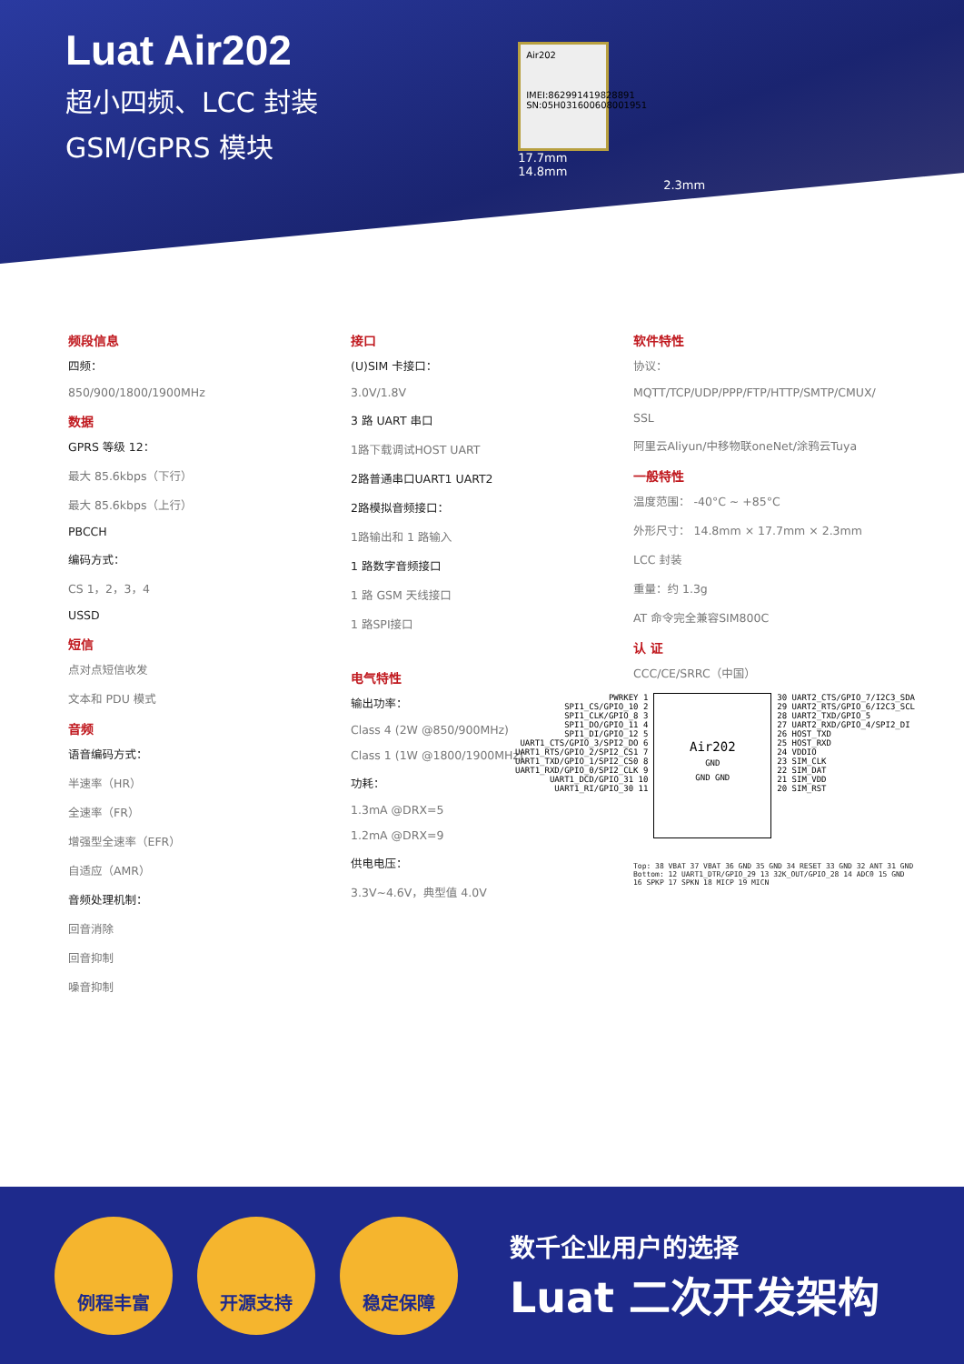Luat Air202
超小四频、LCC 封装
GSM/GPRS 模块
Air202
IMEI:862991419828891
SN:05H031600608001951
17.7mm
14.8mm
2.3mm
频段信息
四频：
850/900/1800/1900MHz
数据
GPRS 等级 12：
最大 85.6kbps（下行）
最大 85.6kbps（上行）
PBCCH
编码方式：
CS 1，2，3，4
USSD
短信
点对点短信收发
文本和 PDU 模式
音频
语音编码方式：
半速率（HR）
全速率（FR）
增强型全速率（EFR）
自适应（AMR）
音频处理机制：
回音消除
回音抑制
噪音抑制
接口
(U)SIM 卡接口：
3.0V/1.8V
3 路 UART 串口
1路下载调试HOST UART
2路普通串口UART1 UART2
2路模拟音频接口：
1路输出和 1 路输入
1 路数字音频接口
1 路 GSM 天线接口
1 路SPI接口
电气特性
输出功率：
Class 4 (2W @850/900MHz)
Class 1 (1W @1800/1900MHz)
功耗：
1.3mA @DRX=5
1.2mA @DRX=9
供电电压：
3.3V~4.6V，典型值 4.0V
软件特性
协议：
MQTT/TCP/UDP/PPP/FTP/HTTP/SMTP/CMUX/
SSL
阿里云Aliyun/中移物联oneNet/涂鸦云Tuya
一般特性
温度范围： -40°C ~ +85°C
外形尺寸： 14.8mm × 17.7mm × 2.3mm
LCC 封装
重量：约 1.3g
AT 命令完全兼容SIM800C
认 证
CCC/CE/SRRC（中国）
PWRKEY 1
SPI1_CS/GPIO_10 2
SPI1_CLK/GPIO_8 3
SPI1_DO/GPIO_11 4
SPI1_DI/GPIO_12 5
UART1_CTS/GPIO_3/SPI2_DO 6
UART1_RTS/GPIO_2/SPI2_CS1 7
UART1_TXD/GPIO_1/SPI2_CS0 8
UART1_RXD/GPIO_0/SPI2_CLK 9
UART1_DCD/GPIO_31 10
UART1_RI/GPIO_30 11
Air202
GND
GND GND
30 UART2_CTS/GPIO_7/I2C3_SDA
29 UART2_RTS/GPIO_6/I2C3_SCL
28 UART2_TXD/GPIO_5
27 UART2_RXD/GPIO_4/SPI2_DI
26 HOST_TXD
25 HOST_RXD
24 VDDIO
23 SIM_CLK
22 SIM_DAT
21 SIM_VDD
20 SIM_RST
Top: 38 VBAT 37 VBAT 36 GND 35 GND 34 RESET 33 GND 32 ANT 31 GND
Bottom: 12 UART1_DTR/GPIO_29 13 32K_OUT/GPIO_28 14 ADC0 15 GND 16 SPKP 17 SPKN 18 MICP 19 MICN
例程丰富 开源支持 稳定保障
数千企业用户的选择
Luat 二次开发架构